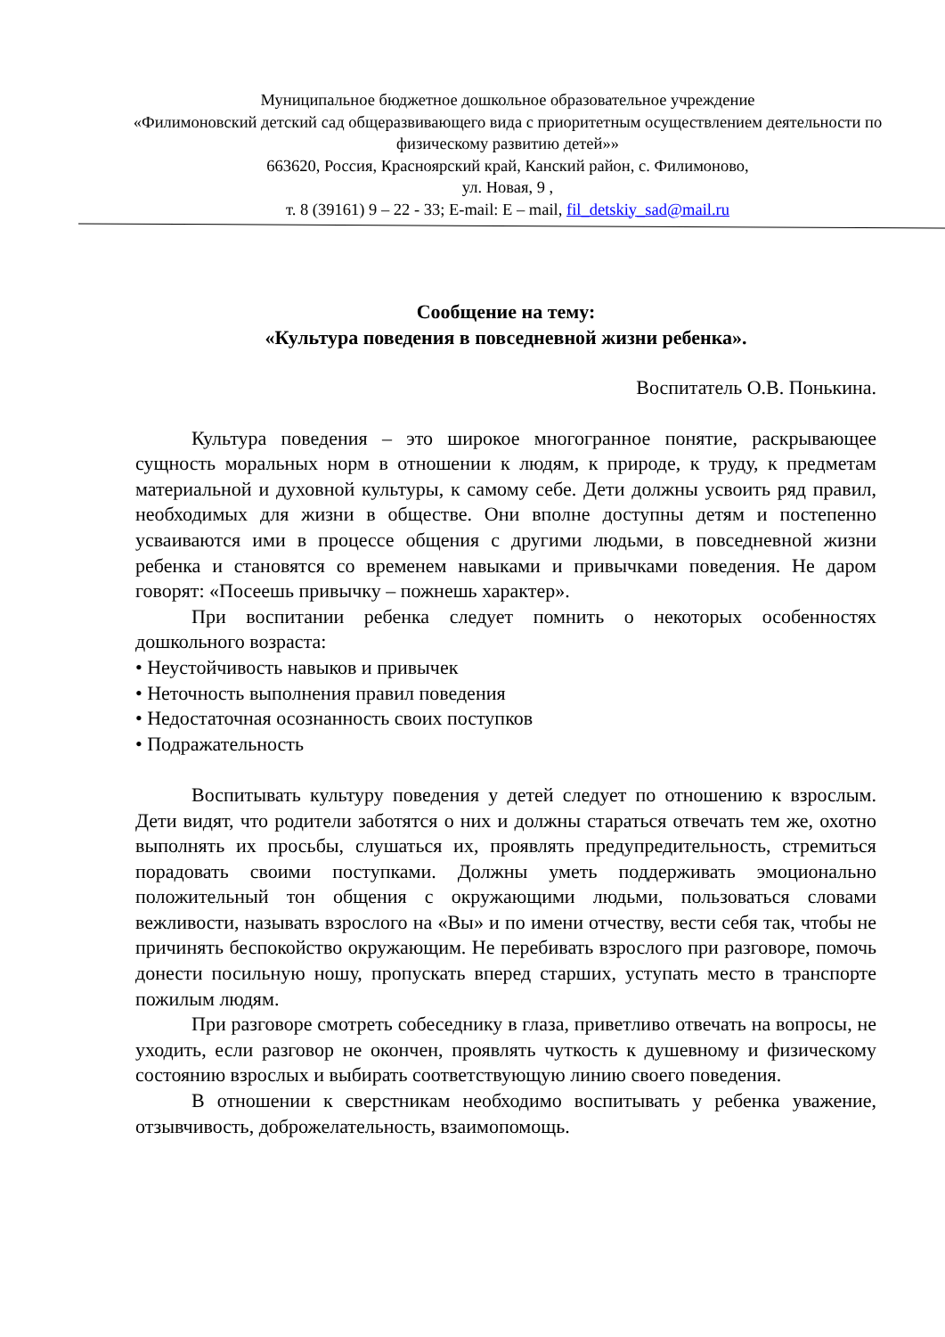Муниципальное бюджетное дошкольное образовательное учреждение
«Филимоновский детский сад общеразвивающего вида с приоритетным осуществлением деятельности по физическому развитию детей»»
663620, Россия, Красноярский край, Канский район, с. Филимоново,
ул. Новая, 9 ,
т. 8 (39161) 9 – 22 - 33; E-mail: E – mail, fil_detskiy_sad@mail.ru
Сообщение на тему:
«Культура поведения в повседневной жизни ребенка».
Воспитатель О.В. Понькина.
Культура поведения – это широкое многогранное понятие, раскрывающее сущность моральных норм в отношении к людям, к природе, к труду, к предметам материальной и духовной культуры, к самому себе. Дети должны усвоить ряд правил, необходимых для жизни в обществе. Они вполне доступны детям и постепенно усваиваются ими в процессе общения с другими людьми, в повседневной жизни ребенка и становятся со временем навыками и привычками поведения. Не даром говорят: «Посеешь привычку – пожнешь характер».
При воспитании ребенка следует помнить о некоторых особенностях дошкольного возраста:
• Неустойчивость навыков и привычек
• Неточность выполнения правил поведения
• Недостаточная осознанность своих поступков
• Подражательность
Воспитывать культуру поведения у детей следует по отношению к взрослым. Дети видят, что родители заботятся о них и должны стараться отвечать тем же, охотно выполнять их просьбы, слушаться их, проявлять предупредительность, стремиться порадовать своими поступками. Должны уметь поддерживать эмоционально положительный тон общения с окружающими людьми, пользоваться словами вежливости, называть взрослого на «Вы» и по имени отчеству, вести себя так, чтобы не причинять беспокойство окружающим. Не перебивать взрослого при разговоре, помочь донести посильную ношу, пропускать вперед старших, уступать место в транспорте пожилым людям.
При разговоре смотреть собеседнику в глаза, приветливо отвечать на вопросы, не уходить, если разговор не окончен, проявлять чуткость к душевному и физическому состоянию взрослых и выбирать соответствующую линию своего поведения.
В отношении к сверстникам необходимо воспитывать у ребенка уважение, отзывчивость, доброжелательность, взаимопомощь.